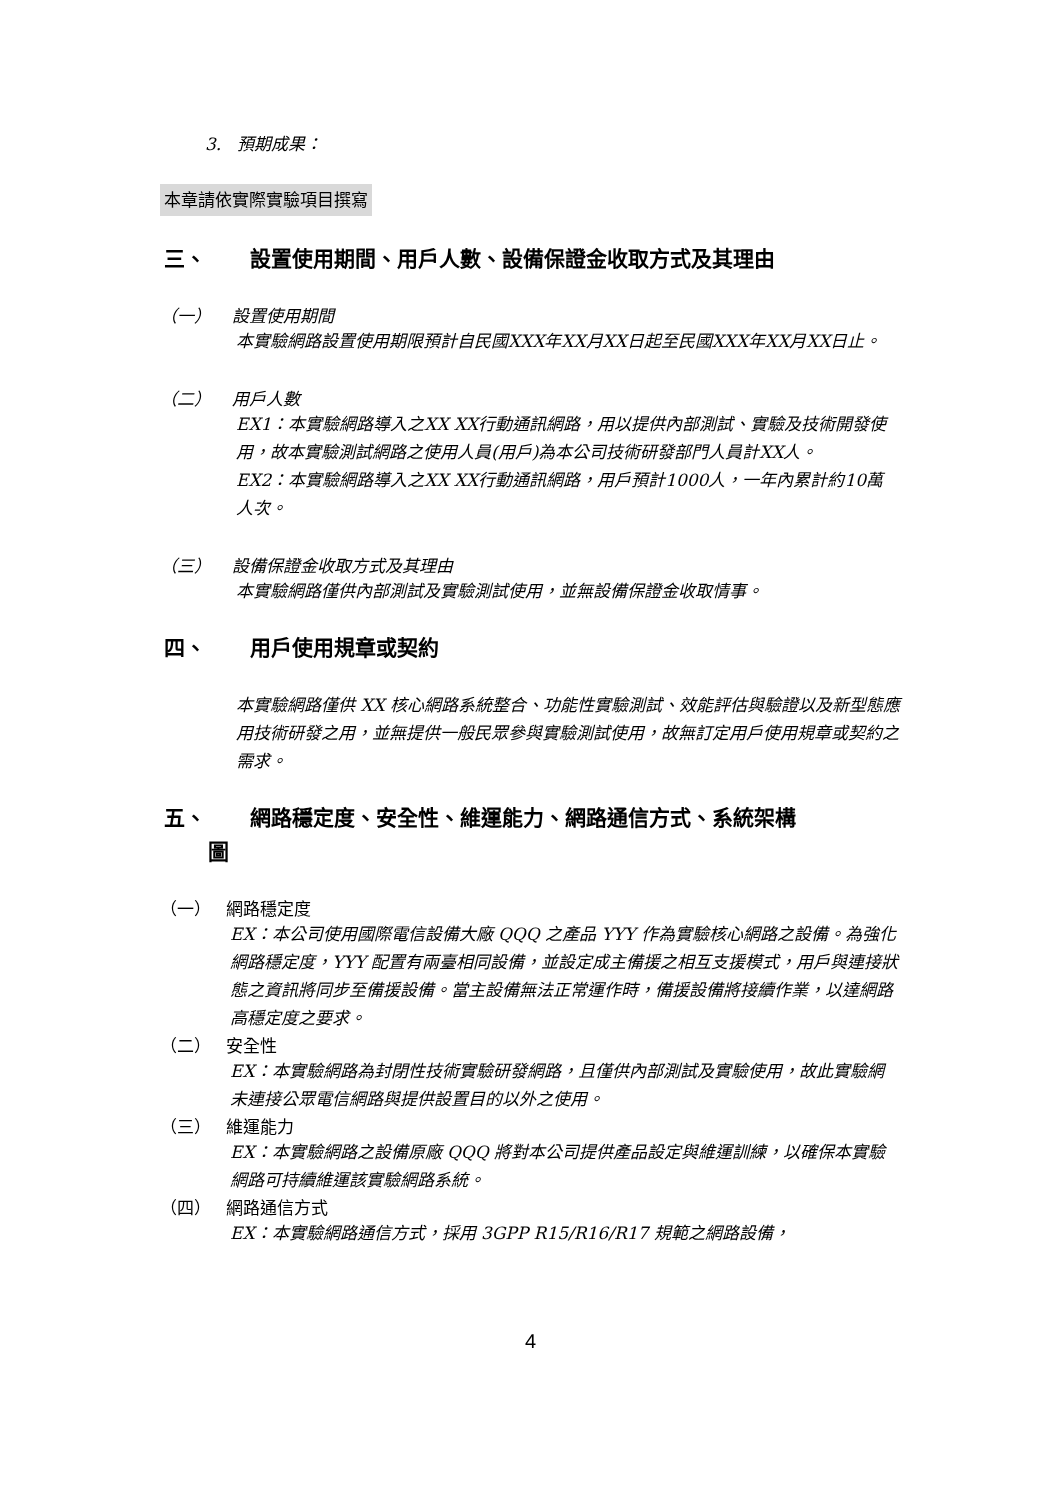3. 預期成果：
本章請依實際實驗項目撰寫
三、 設置使用期間、用戶人數、設備保證金收取方式及其理由
（一） 設置使用期間
本實驗網路設置使用期限預計自民國XXX年XX月XX日起至民國XXX年XX月XX日止。
（二） 用戶人數
EX1：本實驗網路導入之XX XX行動通訊網路，用以提供內部測試、實驗及技術開發使用，故本實驗測試網路之使用人員(用戶)為本公司技術研發部門人員計XX人。
EX2：本實驗網路導入之XX XX行動通訊網路，用戶預計1000人，一年內累計約10萬人次。
（三） 設備保證金收取方式及其理由
本實驗網路僅供內部測試及實驗測試使用，並無設備保證金收取情事。
四、 用戶使用規章或契約
本實驗網路僅供 XX 核心網路系統整合、功能性實驗測試、效能評估與驗證以及新型態應用技術研發之用，並無提供一般民眾參與實驗測試使用，故無訂定用戶使用規章或契約之需求。
五、 網路穩定度、安全性、維運能力、網路通信方式、系統架構
圖
（一） 網路穩定度
EX：本公司使用國際電信設備大廠 QQQ 之產品 YYY 作為實驗核心網路之設備。為強化網路穩定度，YYY 配置有兩臺相同設備，並設定成主備援之相互支援模式，用戶與連接狀態之資訊將同步至備援設備。當主設備無法正常運作時，備援設備將接續作業，以達網路高穩定度之要求。
（二） 安全性
EX：本實驗網路為封閉性技術實驗研發網路，且僅供內部測試及實驗使用，故此實驗網未連接公眾電信網路與提供設置目的以外之使用。
（三） 維運能力
EX：本實驗網路之設備原廠 QQQ 將對本公司提供產品設定與維運訓練，以確保本實驗網路可持續維運該實驗網路系統。
（四） 網路通信方式
EX：本實驗網路通信方式，採用 3GPP R15/R16/R17 規範之網路設備，
4